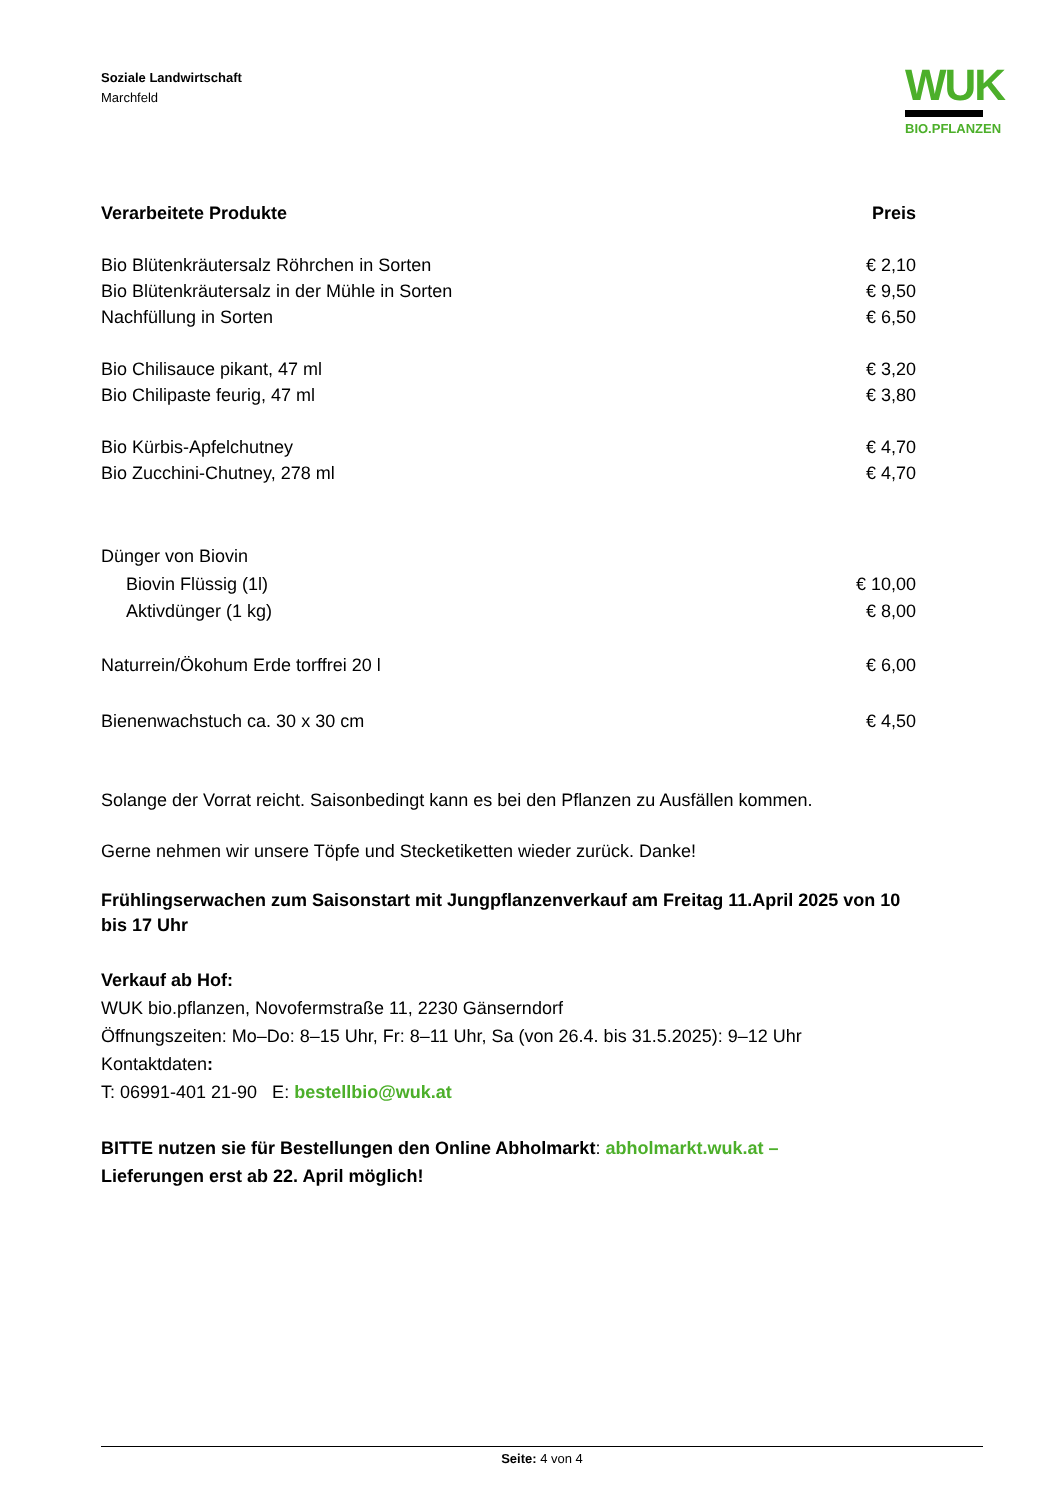Soziale Landwirtschaft
Marchfeld
WUK
BIO.PFLANZEN
| Verarbeitete Produkte | Preis |
| --- | --- |
| Bio Blütenkräutersalz Röhrchen in Sorten | € 2,10 |
| Bio Blütenkräutersalz in der Mühle in Sorten | € 9,50 |
| Nachfüllung in Sorten | € 6,50 |
| Bio Chilisauce pikant, 47 ml | € 3,20 |
| Bio Chilipaste feurig, 47 ml | € 3,80 |
| Bio Kürbis-Apfelchutney | € 4,70 |
| Bio Zucchini-Chutney, 278 ml | € 4,70 |
| Dünger von Biovin | |
| Biovin Flüssig (1l) | € 10,00 |
| Aktivdünger (1 kg) | € 8,00 |
| Naturrein/Ökohum Erde torffrei 20 l | € 6,00 |
| Bienenwachstuch ca. 30 x 30 cm | € 4,50 |
Solange der Vorrat reicht. Saisonbedingt kann es bei den Pflanzen zu Ausfällen kommen.
Gerne nehmen wir unsere Töpfe und Stecketiketten wieder zurück. Danke!
Frühlingserwachen zum Saisonstart mit Jungpflanzenverkauf am Freitag 11.April 2025 von 10 bis 17 Uhr
Verkauf ab Hof:
WUK bio.pflanzen, Novofermstraße 11, 2230 Gänserndorf
Öffnungszeiten: Mo–Do: 8–15 Uhr, Fr: 8–11 Uhr, Sa (von 26.4. bis 31.5.2025): 9–12 Uhr
Kontaktdaten:
T: 06991-401 21-90 E: bestellbio@wuk.at
BITTE nutzen sie für Bestellungen den Online Abholmarkt: abholmarkt.wuk.at –
Lieferungen erst ab 22. April möglich!
Seite: 4 von 4